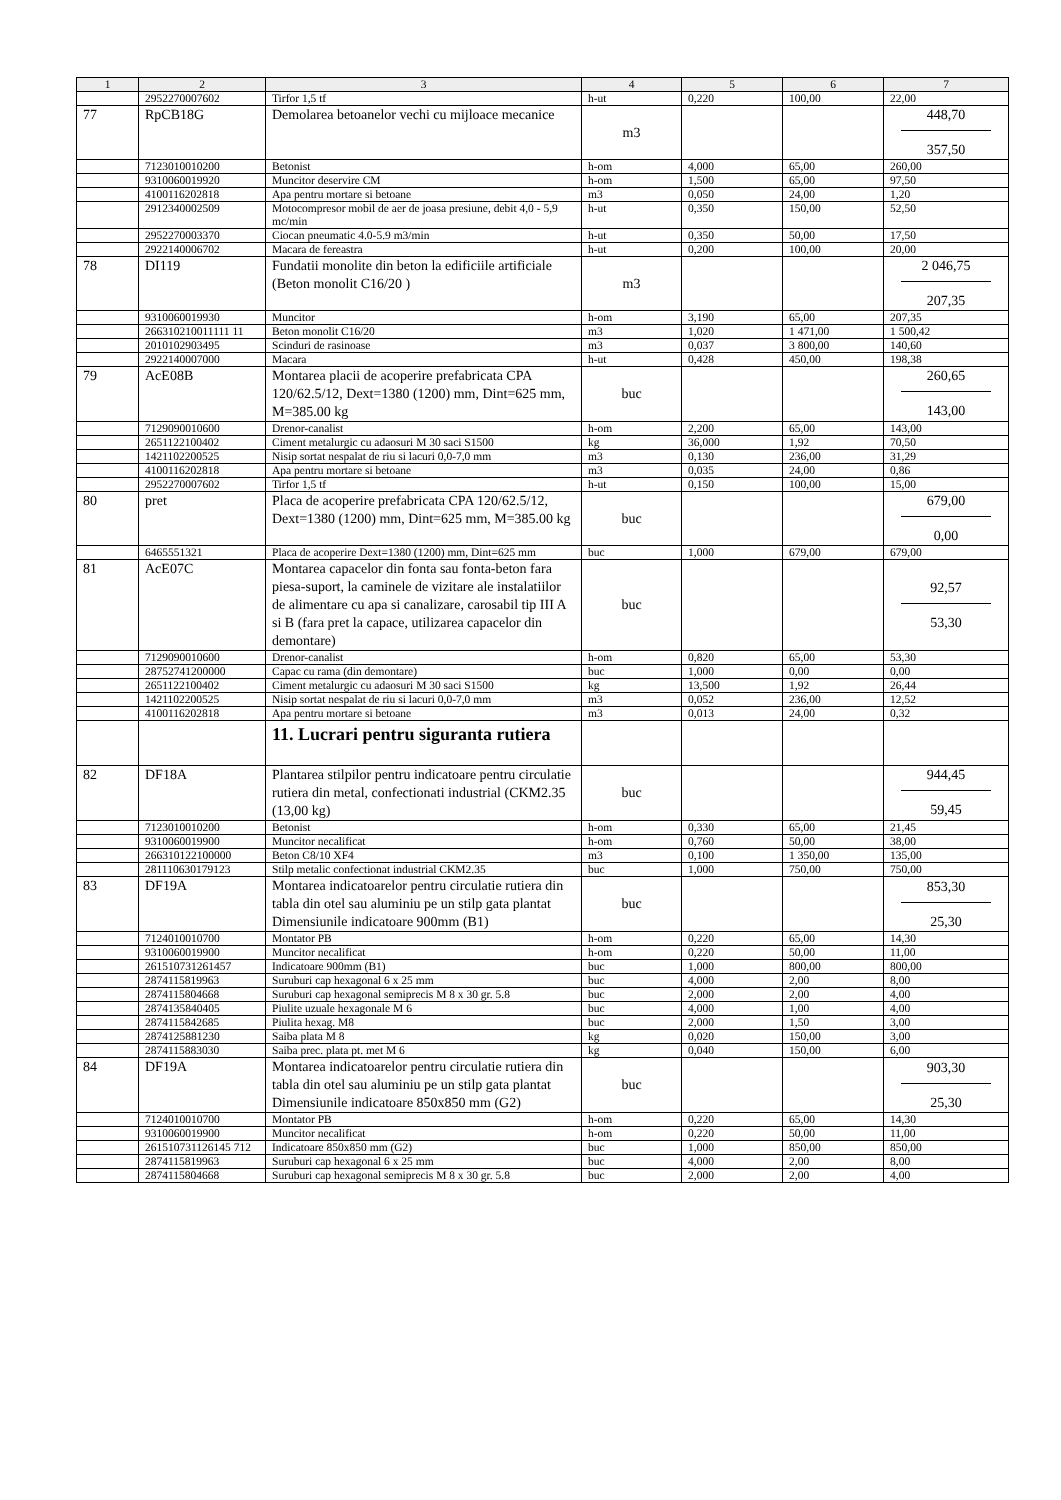| 1 | 2 | 3 | 4 | 5 | 6 | 7 |
| --- | --- | --- | --- | --- | --- | --- |
| | 2952270007602 | Tirfor 1,5 tf | h-ut | 0,220 | 100,00 | 22,00 |
| 77 | RpCB18G | Demolarea betoanelor vechi cu mijloace mecanice | m3 | | | 448,70 357,50 |
| | 7123010010200 | Betonist | h-om | 4,000 | 65,00 | 260,00 |
| | 9310060019920 | Muncitor deservire CM | h-om | 1,500 | 65,00 | 97,50 |
| | 4100116202818 | Apa pentru mortare si betoane | m3 | 0,050 | 24,00 | 1,20 |
| | 2912340002509 | Motocompresor mobil de aer de joasa presiune, debit 4,0 - 5,9 mc/min | h-ut | 0,350 | 150,00 | 52,50 |
| | 2952270003370 | Ciocan pneumatic 4.0-5.9 m3/min | h-ut | 0,350 | 50,00 | 17,50 |
| | 2922140006702 | Macara de fereastra | h-ut | 0,200 | 100,00 | 20,00 |
| 78 | DI119 | Fundatii monolite din beton la edificiile artificiale (Beton monolit C16/20 ) | m3 | | | 2 046,75 207,35 |
| | 9310060019930 | Muncitor | h-om | 3,190 | 65,00 | 207,35 |
| | 266310210011111 11 | Beton monolit C16/20 | m3 | 1,020 | 1 471,00 | 1 500,42 |
| | 2010102903495 | Scinduri de rasinoase | m3 | 0,037 | 3 800,00 | 140,60 |
| | 2922140007000 | Macara | h-ut | 0,428 | 450,00 | 198,38 |
| 79 | AcE08B | Montarea placii de acoperire prefabricata CPA 120/62.5/12, Dext=1380 (1200) mm, Dint=625 mm, M=385.00 kg | buc | | | 260,65 143,00 |
| | 7129090010600 | Drenor-canalist | h-om | 2,200 | 65,00 | 143,00 |
| | 2651122100402 | Ciment metalurgic cu adaosuri M 30 saci S1500 | kg | 36,000 | 1,92 | 70,50 |
| | 1421102200525 | Nisip sortat nespalat de riu si lacuri 0,0-7,0 mm | m3 | 0,130 | 236,00 | 31,29 |
| | 4100116202818 | Apa pentru mortare si betoane | m3 | 0,035 | 24,00 | 0,86 |
| | 2952270007602 | Tirfor 1,5 tf | h-ut | 0,150 | 100,00 | 15,00 |
| 80 | pret | Placa de acoperire prefabricata CPA 120/62.5/12, Dext=1380 (1200) mm, Dint=625 mm, M=385.00 kg | buc | | | 679,00 0,00 |
| | 6465551321 | Placa de acoperire Dext=1380 (1200) mm, Dint=625 mm | buc | 1,000 | 679,00 | 679,00 |
| 81 | AcE07C | Montarea capacelor din fonta sau fonta-beton fara piesa-suport, la caminele de vizitare ale instalatiilor de alimentare cu apa si canalizare, carosabil tip III A si B (fara pret la capace, utilizarea capacelor din demontare) | buc | | | 92,57 53,30 |
| | 7129090010600 | Drenor-canalist | h-om | 0,820 | 65,00 | 53,30 |
| | 28752741200000 | Capac cu rama (din demontare) | buc | 1,000 | 0,00 | 0,00 |
| | 2651122100402 | Ciment metalurgic cu adaosuri M 30 saci S1500 | kg | 13,500 | 1,92 | 26,44 |
| | 1421102200525 | Nisip sortat nespalat de riu si lacuri 0,0-7,0 mm | m3 | 0,052 | 236,00 | 12,52 |
| | 4100116202818 | Apa pentru mortare si betoane | m3 | 0,013 | 24,00 | 0,32 |
| | | 11. Lucrari pentru siguranta rutiera | | | | |
| 82 | DF18A | Plantarea stilpilor pentru indicatoare pentru circulatie rutiera din metal, confectionati industrial (CKM2.35 (13,00 kg) | buc | | | 944,45 59,45 |
| | 7123010010200 | Betonist | h-om | 0,330 | 65,00 | 21,45 |
| | 9310060019900 | Muncitor necalificat | h-om | 0,760 | 50,00 | 38,00 |
| | 266310122100000 | Beton C8/10 XF4 | m3 | 0,100 | 1 350,00 | 135,00 |
| | 281110630179123 | Stilp metalic confectionat industrial CKM2.35 | buc | 1,000 | 750,00 | 750,00 |
| 83 | DF19A | Montarea indicatoarelor pentru circulatie rutiera din tabla din otel sau aluminiu pe un stilp gata plantat Dimensiunile indicatoare 900mm (B1) | buc | | | 853,30 25,30 |
| | 7124010010700 | Montator PB | h-om | 0,220 | 65,00 | 14,30 |
| | 9310060019900 | Muncitor necalificat | h-om | 0,220 | 50,00 | 11,00 |
| | 261510731261457 | Indicatoare 900mm (B1) | buc | 1,000 | 800,00 | 800,00 |
| | 2874115819963 | Suruburi cap hexagonal 6 x 25 mm | buc | 4,000 | 2,00 | 8,00 |
| | 2874115804668 | Suruburi cap hexagonal semiprecis M 8 x 30 gr. 5.8 | buc | 2,000 | 2,00 | 4,00 |
| | 2874135840405 | Piulite uzuale hexagonale M 6 | buc | 4,000 | 1,00 | 4,00 |
| | 2874115842685 | Piulita hexag. M8 | buc | 2,000 | 1,50 | 3,00 |
| | 2874125881230 | Saiba plata M 8 | kg | 0,020 | 150,00 | 3,00 |
| | 2874115883030 | Saiba prec. plata pt. met M 6 | kg | 0,040 | 150,00 | 6,00 |
| 84 | DF19A | Montarea indicatoarelor pentru circulatie rutiera din tabla din otel sau aluminiu pe un stilp gata plantat Dimensiunile indicatoare 850x850 mm (G2) | buc | | | 903,30 25,30 |
| | 7124010010700 | Montator PB | h-om | 0,220 | 65,00 | 14,30 |
| | 9310060019900 | Muncitor necalificat | h-om | 0,220 | 50,00 | 11,00 |
| | 261510731126145 712 | Indicatoare 850x850 mm (G2) | buc | 1,000 | 850,00 | 850,00 |
| | 2874115819963 | Suruburi cap hexagonal 6 x 25 mm | buc | 4,000 | 2,00 | 8,00 |
| | 2874115804668 | Suruburi cap hexagonal semiprecis M 8 x 30 gr. 5.8 | buc | 2,000 | 2,00 | 4,00 |